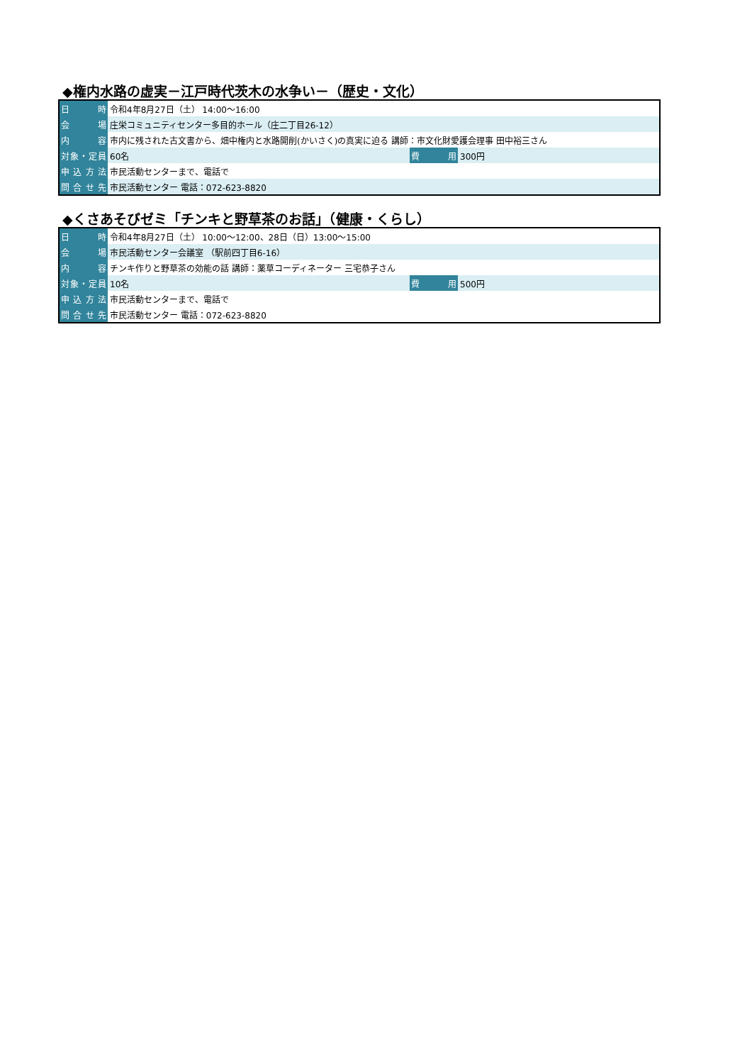◆権内水路の虚実－江戸時代茨木の水争い－（歴史・文化）
| 日 時 | 令和4年8月27日（土） 14:00～16:00 | | |
| 会 場 | 庄栄コミュニティセンター多目的ホール（庄二丁目26-12） | | |
| 内 容 | 市内に残された古文書から、畑中権内と水路開削(かいさく)の真実に迫る 講師：市文化財愛護会理事 田中裕三さん | | |
| 対象・定員 | 60名 | 費 用 | 300円 |
| 申込方法 | 市民活動センターまで、電話で | | |
| 問合せ先 | 市民活動センター 電話：072-623-8820 | | |
◆くさあそびゼミ「チンキと野草茶のお話」（健康・くらし）
| 日 時 | 令和4年8月27日（土） 10:00～12:00、28日（日）13:00～15:00 | | |
| 会 場 | 市民活動センター会議室 （駅前四丁目6-16） | | |
| 内 容 | チンキ作りと野草茶の効能の話 講師：薬草コーディネーター 三宅恭子さん | | |
| 対象・定員 | 10名 | 費 用 | 500円 |
| 申込方法 | 市民活動センターまで、電話で | | |
| 問合せ先 | 市民活動センター 電話：072-623-8820 | | |